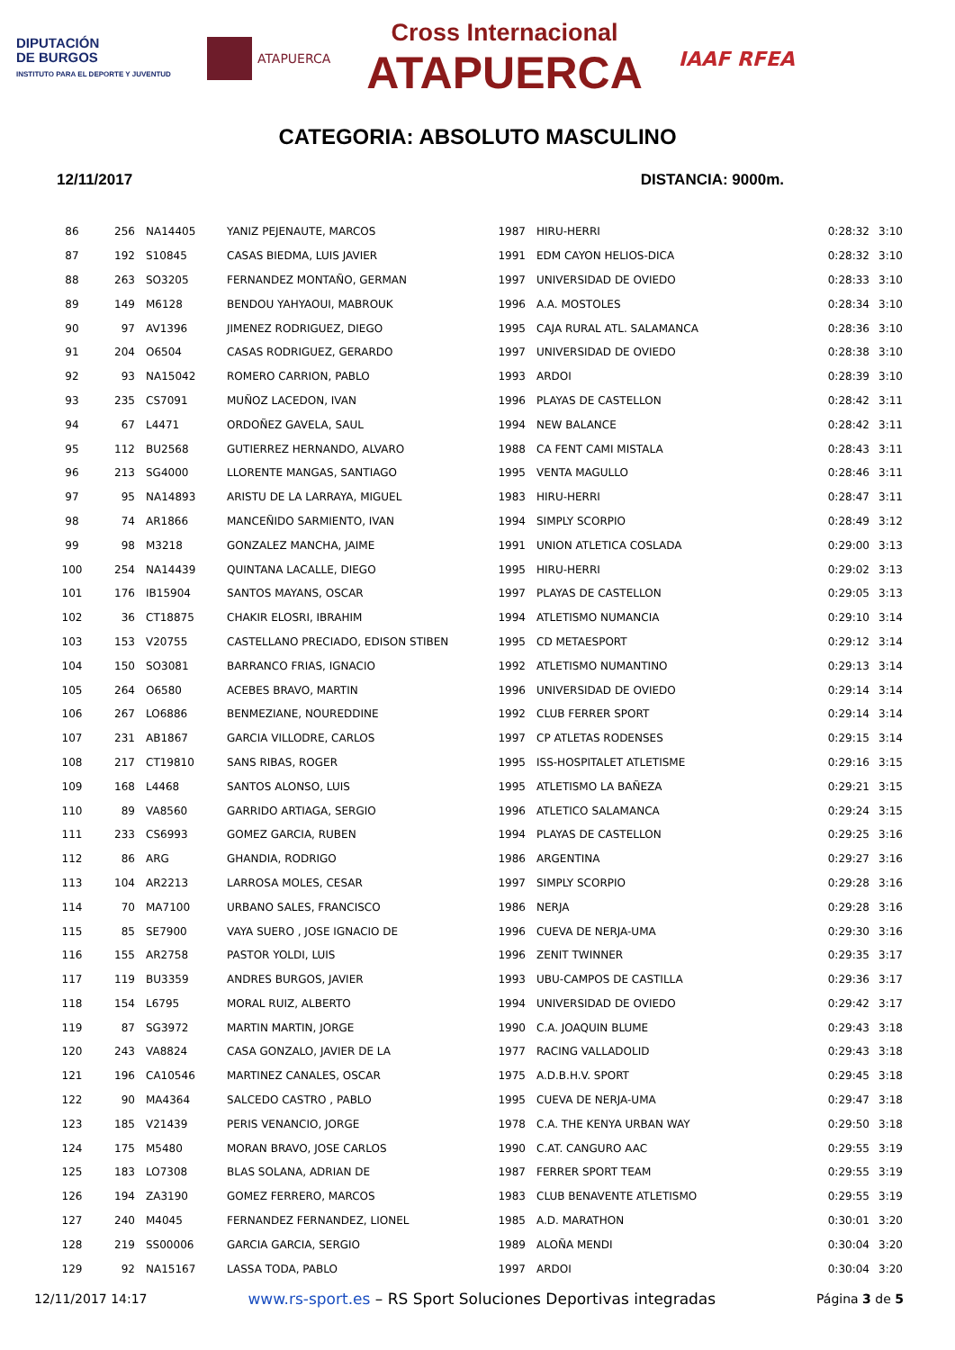DIPUTACIÓN
DE BURGOS
INSTITUTO PARA EL DEPORTE Y JUVENTUD
ATAPUERCA
Cross Internacional
ATAPUERCA
IAAF RFEA
CATEGORIA: ABSOLUTO MASCULINO
12/11/2017 DISTANCIA: 9000m.
| 86 | 256 | NA14405 | YANIZ PEJENAUTE, MARCOS | 1987 | HIRU-HERRI | 0:28:32 | 3:10 |
| 87 | 192 | S10845 | CASAS BIEDMA, LUIS JAVIER | 1991 | EDM CAYON HELIOS-DICA | 0:28:32 | 3:10 |
| 88 | 263 | SO3205 | FERNANDEZ MONTAÑO, GERMAN | 1997 | UNIVERSIDAD DE OVIEDO | 0:28:33 | 3:10 |
| 89 | 149 | M6128 | BENDOU YAHYAOUI, MABROUK | 1996 | A.A. MOSTOLES | 0:28:34 | 3:10 |
| 90 | 97 | AV1396 | JIMENEZ RODRIGUEZ, DIEGO | 1995 | CAJA RURAL ATL. SALAMANCA | 0:28:36 | 3:10 |
| 91 | 204 | O6504 | CASAS RODRIGUEZ, GERARDO | 1997 | UNIVERSIDAD DE OVIEDO | 0:28:38 | 3:10 |
| 92 | 93 | NA15042 | ROMERO CARRION, PABLO | 1993 | ARDOI | 0:28:39 | 3:10 |
| 93 | 235 | CS7091 | MUÑOZ LACEDON, IVAN | 1996 | PLAYAS DE CASTELLON | 0:28:42 | 3:11 |
| 94 | 67 | L4471 | ORDOÑEZ GAVELA, SAUL | 1994 | NEW BALANCE | 0:28:42 | 3:11 |
| 95 | 112 | BU2568 | GUTIERREZ HERNANDO, ALVARO | 1988 | CA FENT CAMI MISTALA | 0:28:43 | 3:11 |
| 96 | 213 | SG4000 | LLORENTE MANGAS, SANTIAGO | 1995 | VENTA MAGULLO | 0:28:46 | 3:11 |
| 97 | 95 | NA14893 | ARISTU DE LA LARRAYA, MIGUEL | 1983 | HIRU-HERRI | 0:28:47 | 3:11 |
| 98 | 74 | AR1866 | MANCEÑIDO SARMIENTO, IVAN | 1994 | SIMPLY SCORPIO | 0:28:49 | 3:12 |
| 99 | 98 | M3218 | GONZALEZ MANCHA, JAIME | 1991 | UNION ATLETICA COSLADA | 0:29:00 | 3:13 |
| 100 | 254 | NA14439 | QUINTANA LACALLE, DIEGO | 1995 | HIRU-HERRI | 0:29:02 | 3:13 |
| 101 | 176 | IB15904 | SANTOS MAYANS, OSCAR | 1997 | PLAYAS DE CASTELLON | 0:29:05 | 3:13 |
| 102 | 36 | CT18875 | CHAKIR ELOSRI, IBRAHIM | 1994 | ATLETISMO NUMANCIA | 0:29:10 | 3:14 |
| 103 | 153 | V20755 | CASTELLANO PRECIADO, EDISON STIBEN | 1995 | CD METAESPORT | 0:29:12 | 3:14 |
| 104 | 150 | SO3081 | BARRANCO FRIAS, IGNACIO | 1992 | ATLETISMO NUMANTINO | 0:29:13 | 3:14 |
| 105 | 264 | O6580 | ACEBES BRAVO, MARTIN | 1996 | UNIVERSIDAD DE OVIEDO | 0:29:14 | 3:14 |
| 106 | 267 | LO6886 | BENMEZIANE, NOUREDDINE | 1992 | CLUB FERRER SPORT | 0:29:14 | 3:14 |
| 107 | 231 | AB1867 | GARCIA VILLODRE, CARLOS | 1997 | CP ATLETAS RODENSES | 0:29:15 | 3:14 |
| 108 | 217 | CT19810 | SANS RIBAS, ROGER | 1995 | ISS-HOSPITALET ATLETISME | 0:29:16 | 3:15 |
| 109 | 168 | L4468 | SANTOS ALONSO, LUIS | 1995 | ATLETISMO LA BAÑEZA | 0:29:21 | 3:15 |
| 110 | 89 | VA8560 | GARRIDO ARTIAGA, SERGIO | 1996 | ATLETICO SALAMANCA | 0:29:24 | 3:15 |
| 111 | 233 | CS6993 | GOMEZ GARCIA, RUBEN | 1994 | PLAYAS DE CASTELLON | 0:29:25 | 3:16 |
| 112 | 86 | ARG | GHANDIA, RODRIGO | 1986 | ARGENTINA | 0:29:27 | 3:16 |
| 113 | 104 | AR2213 | LARROSA MOLES, CESAR | 1997 | SIMPLY SCORPIO | 0:29:28 | 3:16 |
| 114 | 70 | MA7100 | URBANO SALES, FRANCISCO | 1986 | NERJA | 0:29:28 | 3:16 |
| 115 | 85 | SE7900 | VAYA SUERO , JOSE IGNACIO DE | 1996 | CUEVA DE NERJA-UMA | 0:29:30 | 3:16 |
| 116 | 155 | AR2758 | PASTOR YOLDI, LUIS | 1996 | ZENIT TWINNER | 0:29:35 | 3:17 |
| 117 | 119 | BU3359 | ANDRES BURGOS, JAVIER | 1993 | UBU-CAMPOS DE CASTILLA | 0:29:36 | 3:17 |
| 118 | 154 | L6795 | MORAL RUIZ, ALBERTO | 1994 | UNIVERSIDAD DE OVIEDO | 0:29:42 | 3:17 |
| 119 | 87 | SG3972 | MARTIN MARTIN, JORGE | 1990 | C.A. JOAQUIN BLUME | 0:29:43 | 3:18 |
| 120 | 243 | VA8824 | CASA GONZALO, JAVIER DE LA | 1977 | RACING VALLADOLID | 0:29:43 | 3:18 |
| 121 | 196 | CA10546 | MARTINEZ CANALES, OSCAR | 1975 | A.D.B.H.V. SPORT | 0:29:45 | 3:18 |
| 122 | 90 | MA4364 | SALCEDO CASTRO , PABLO | 1995 | CUEVA DE NERJA-UMA | 0:29:47 | 3:18 |
| 123 | 185 | V21439 | PERIS VENANCIO, JORGE | 1978 | C.A. THE KENYA URBAN WAY | 0:29:50 | 3:18 |
| 124 | 175 | M5480 | MORAN BRAVO, JOSE CARLOS | 1990 | C.AT. CANGURO AAC | 0:29:55 | 3:19 |
| 125 | 183 | LO7308 | BLAS SOLANA, ADRIAN DE | 1987 | FERRER SPORT TEAM | 0:29:55 | 3:19 |
| 126 | 194 | ZA3190 | GOMEZ FERRERO, MARCOS | 1983 | CLUB BENAVENTE ATLETISMO | 0:29:55 | 3:19 |
| 127 | 240 | M4045 | FERNANDEZ FERNANDEZ, LIONEL | 1985 | A.D. MARATHON | 0:30:01 | 3:20 |
| 128 | 219 | SS00006 | GARCIA GARCIA, SERGIO | 1989 | ALOÑA MENDI | 0:30:04 | 3:20 |
| 129 | 92 | NA15167 | LASSA TODA, PABLO | 1997 | ARDOI | 0:30:04 | 3:20 |
12/11/2017 14:17 www.rs-sport.es – RS Sport Soluciones Deportivas integradas Página 3 de 5